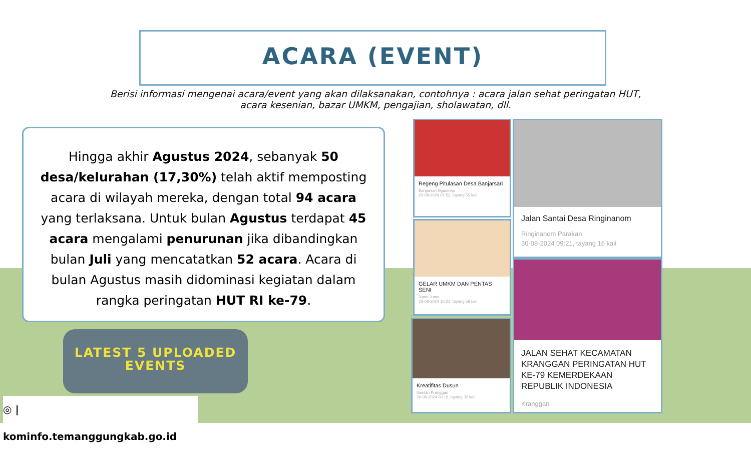ACARA (EVENT)
Berisi informasi mengenai acara/event yang akan dilaksanakan, contohnya : acara jalan sehat peringatan HUT, acara kesenian, bazar UMKM, pengajian, sholawatan, dll.
Hingga akhir Agustus 2024, sebanyak 50 desa/kelurahan (17,30%) telah aktif memposting acara di wilayah mereka, dengan total 94 acara yang terlaksana. Untuk bulan Agustus terdapat 45 acara mengalami penurunan jika dibandingkan bulan Juli yang mencatatkan 52 acara. Acara di bulan Agustus masih didominasi kegiatan dalam rangka peringatan HUT RI ke-79.
LATEST 5 UPLOADED EVENTS
◎ | kominfo.temanggungkab.go.id
Regeng Pitulasan Desa Banjarsari
Banjarsari Ngadirejo
23-08-2024 07:52, tayang 55 kali
GELAR UMKM DAN PENTAS SENI
Jumo Jumo
23-08-2024 10:21, tayang 58 kali
Kreatifitas Dusun
Gentan Kranggan
26-08-2024 00:19, tayang 32 kali
Jalan Santai Desa Ringinanom
Ringinanom Parakan
30-08-2024 09:21, tayang 16 kali
JALAN SEHAT KECAMATAN KRANGGAN PERINGATAN HUT KE-79 KEMERDEKAAN REPUBLIK INDONESIA
Kranggan